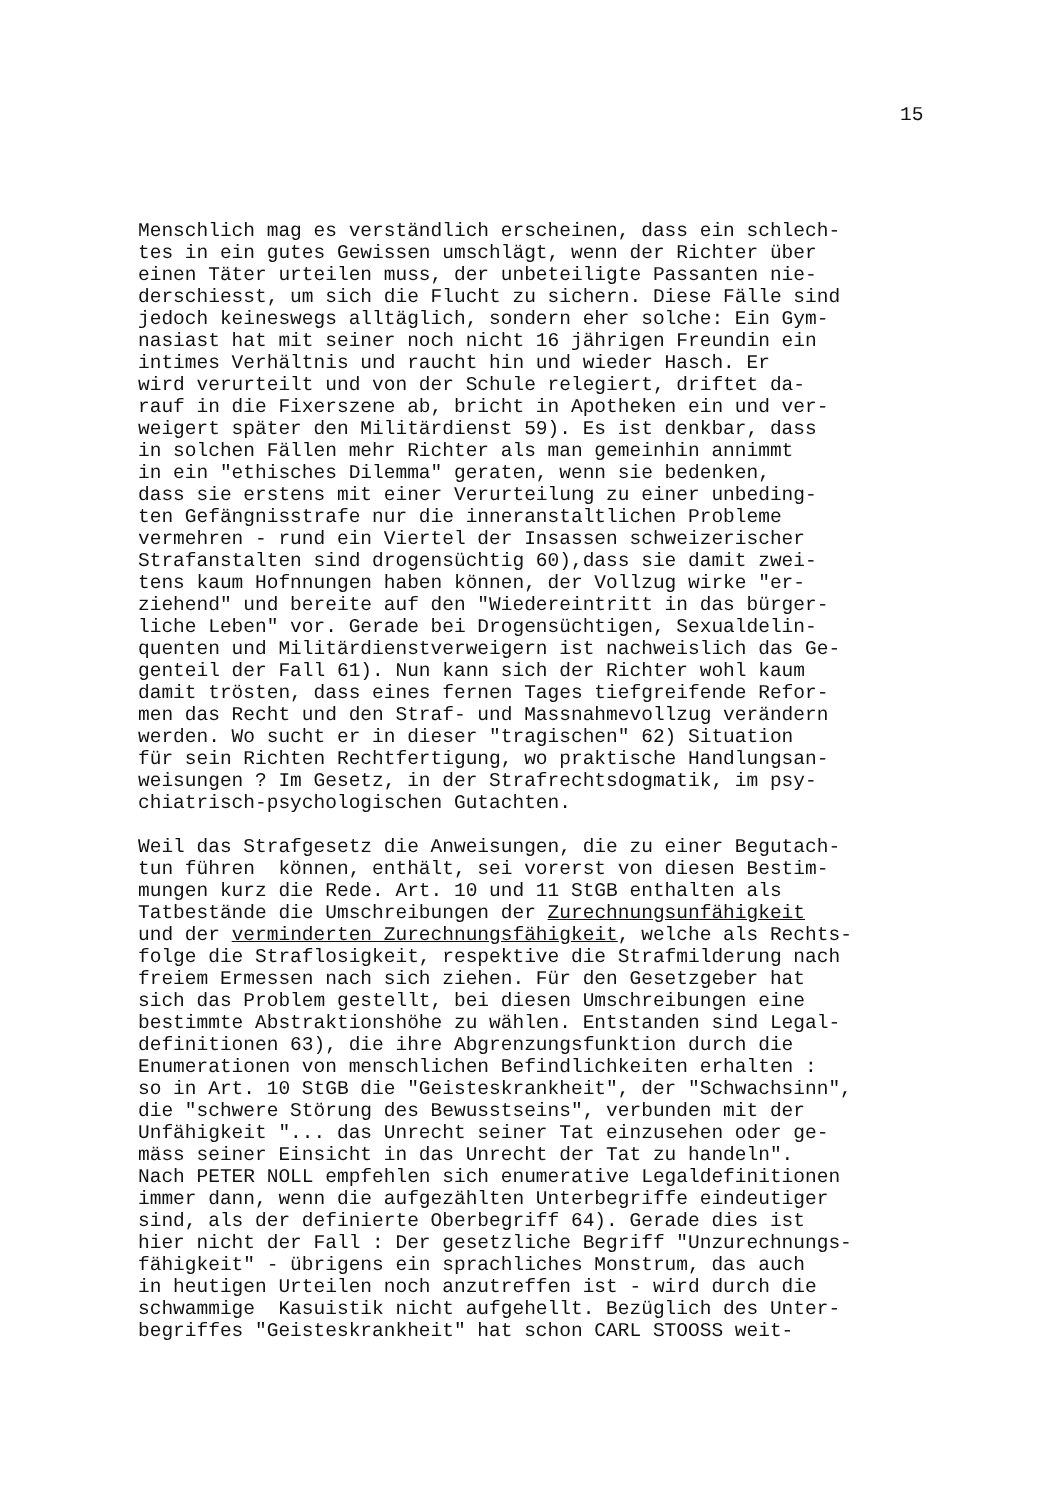15
Menschlich mag es verständlich erscheinen, dass ein schlech- tes in ein gutes Gewissen umschlägt, wenn der Richter über einen Täter urteilen muss, der unbeteiligte Passanten nie- derschiesst, um sich die Flucht zu sichern. Diese Fälle sind jedoch keineswegs alltäglich, sondern eher solche: Ein Gym- nasiast hat mit seiner noch nicht 16 jährigen Freundin ein intimes Verhältnis und raucht hin und wieder Hasch. Er wird verurteilt und von der Schule relegiert, driftet da- rauf in die Fixerszene ab, bricht in Apotheken ein und ver- weigert später den Militärdienst 59). Es ist denkbar, dass in solchen Fällen mehr Richter als man gemeinhin annimmt in ein "ethisches Dilemma" geraten, wenn sie bedenken, dass sie erstens mit einer Verurteilung zu einer unbeding- ten Gefängnisstrafe nur die inneranstaltlichen Probleme vermehren - rund ein Viertel der Insassen schweizerischer Strafanstalten sind drogensüchtig 60),dass sie damit zwei- tens kaum Hofnnungen haben können, der Vollzug wirke "er- ziehend" und bereite auf den "Wiedereintritt in das bürger- liche Leben" vor. Gerade bei Drogensüchtigen, Sexualdelin- quenten und Militärdienstverweigern ist nachweislich das Ge- genteil der Fall 61). Nun kann sich der Richter wohl kaum damit trösten, dass eines fernen Tages tiefgreifende Refor- men das Recht und den Straf- und Massnahmevollzug verändern werden. Wo sucht er in dieser "tragischen" 62) Situation für sein Richten Rechtfertigung, wo praktische Handlungsan- weisungen ? Im Gesetz, in der Strafrechtsdogmatik, im psy- chiatrisch-psychologischen Gutachten. Weil das Strafgesetz die Anweisungen, die zu einer Begutach- tun führen können, enthält, sei vorerst von diesen Bestim- mungen kurz die Rede. Art. 10 und 11 StGB enthalten als Tatbestände die Umschreibungen der Zurechnungsunfähigkeit und der verminderten Zurechnungsfähigkeit, welche als Rechts- folge die Straflosigkeit, respektive die Strafmilderung nach freiem Ermessen nach sich ziehen. Für den Gesetzgeber hat sich das Problem gestellt, bei diesen Umschreibungen eine bestimmte Abstraktionshöhe zu wählen. Entstanden sind Legal- definitionen 63), die ihre Abgrenzungsfunktion durch die Enumerationen von menschlichen Befindlichkeiten erhalten : so in Art. 10 StGB die "Geisteskrankheit", der "Schwachsinn", die "schwere Störung des Bewusstseins", verbunden mit der Unfähigkeit "... das Unrecht seiner Tat einzusehen oder ge- mäss seiner Einsicht in das Unrecht der Tat zu handeln". Nach PETER NOLL empfehlen sich enumerative Legaldefinitionen immer dann, wenn die aufgezählten Unterbegriffe eindeutiger sind, als der definierte Oberbegriff 64). Gerade dies ist hier nicht der Fall : Der gesetzliche Begriff "Unzurechnungs- fähigkeit" - übrigens ein sprachliches Monstrum, das auch in heutigen Urteilen noch anzutreffen ist - wird durch die schwammige Kasuistik nicht aufgehellt. Bezüglich des Unter- begriffes "Geisteskrankheit" hat schon CARL STOOSS weit-